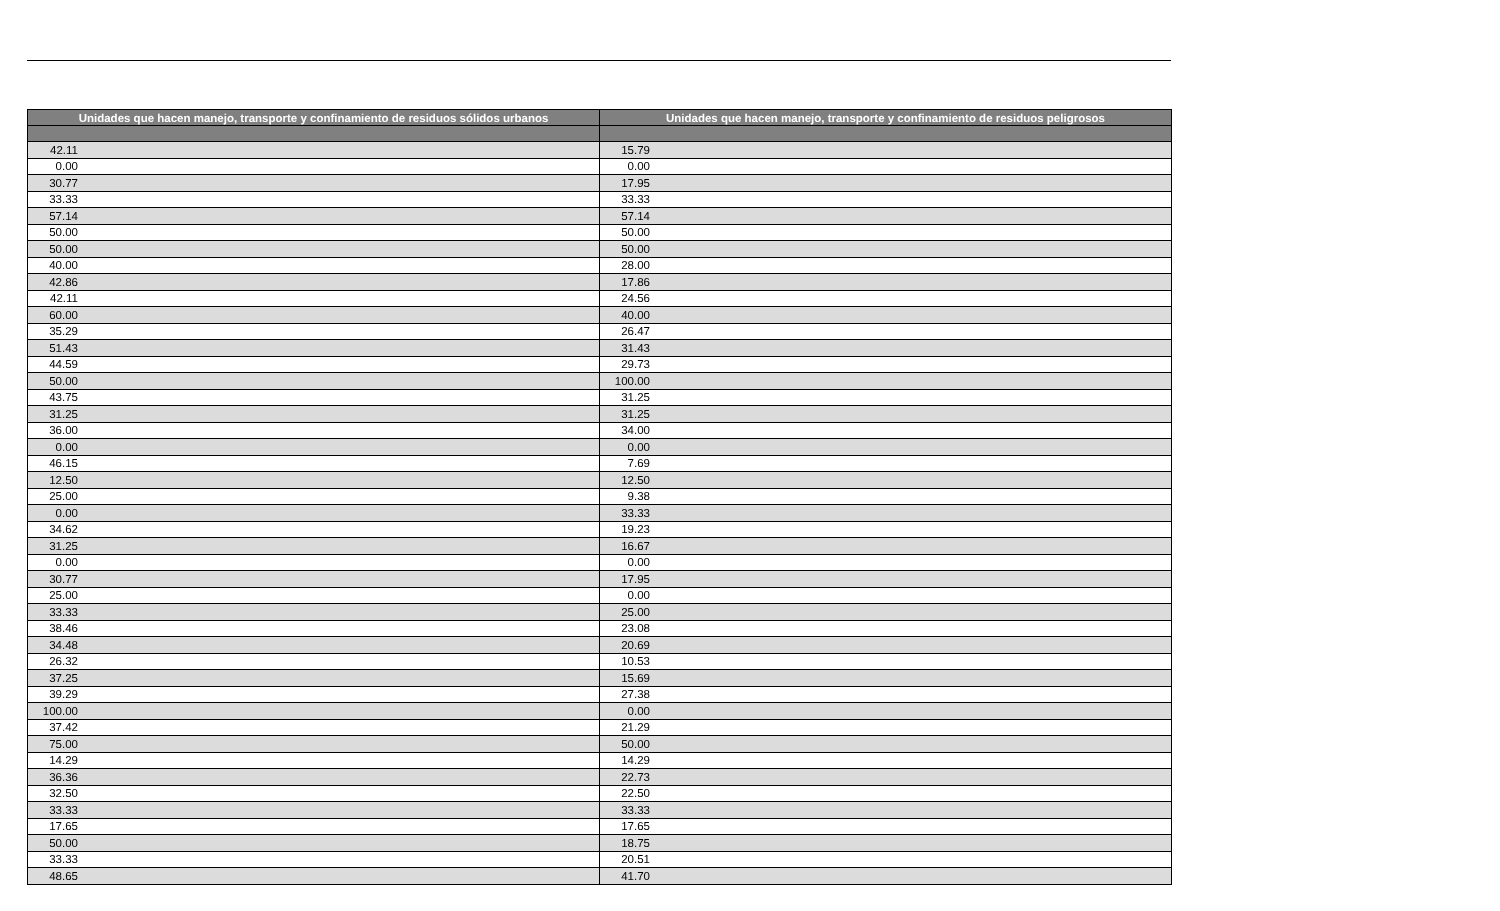| Unidades que hacen manejo, transporte y confinamiento de residuos sólidos urbanos | Unidades que hacen manejo, transporte y confinamiento de residuos peligrosos |
| --- | --- |
| 42.11 | 15.79 |
| 0.00 | 0.00 |
| 30.77 | 17.95 |
| 33.33 | 33.33 |
| 57.14 | 57.14 |
| 50.00 | 50.00 |
| 50.00 | 50.00 |
| 40.00 | 28.00 |
| 42.86 | 17.86 |
| 42.11 | 24.56 |
| 60.00 | 40.00 |
| 35.29 | 26.47 |
| 51.43 | 31.43 |
| 44.59 | 29.73 |
| 50.00 | 100.00 |
| 43.75 | 31.25 |
| 31.25 | 31.25 |
| 36.00 | 34.00 |
| 0.00 | 0.00 |
| 46.15 | 7.69 |
| 12.50 | 12.50 |
| 25.00 | 9.38 |
| 0.00 | 33.33 |
| 34.62 | 19.23 |
| 31.25 | 16.67 |
| 0.00 | 0.00 |
| 30.77 | 17.95 |
| 25.00 | 0.00 |
| 33.33 | 25.00 |
| 38.46 | 23.08 |
| 34.48 | 20.69 |
| 26.32 | 10.53 |
| 37.25 | 15.69 |
| 39.29 | 27.38 |
| 100.00 | 0.00 |
| 37.42 | 21.29 |
| 75.00 | 50.00 |
| 14.29 | 14.29 |
| 36.36 | 22.73 |
| 32.50 | 22.50 |
| 33.33 | 33.33 |
| 17.65 | 17.65 |
| 50.00 | 18.75 |
| 33.33 | 20.51 |
| 48.65 | 41.70 |